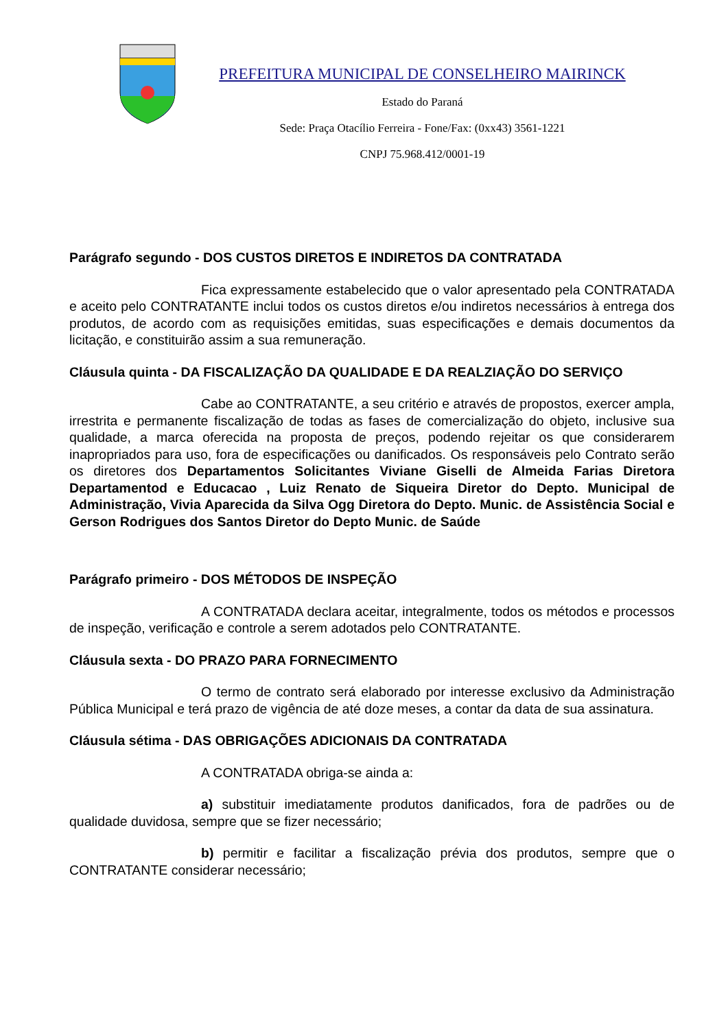PREFEITURA MUNICIPAL DE CONSELHEIRO MAIRINCK
Estado do Paraná
Sede: Praça Otacílio Ferreira - Fone/Fax: (0xx43) 3561-1221
CNPJ 75.968.412/0001-19
Parágrafo segundo - DOS CUSTOS DIRETOS E INDIRETOS DA CONTRATADA
Fica expressamente estabelecido que o valor apresentado pela CONTRATADA e aceito pelo CONTRATANTE inclui todos os custos diretos e/ou indiretos necessários à entrega dos produtos, de acordo com as requisições emitidas, suas especificações e demais documentos da licitação, e constituirão assim a sua remuneração.
Cláusula quinta - DA FISCALIZAÇÃO DA QUALIDADE E DA REALZIAÇÃO DO SERVIÇO
Cabe ao CONTRATANTE, a seu critério e através de propostos, exercer ampla, irrestrita e permanente fiscalização de todas as fases de comercialização do objeto, inclusive sua qualidade, a marca oferecida na proposta de preços, podendo rejeitar os que considerarem inapropriados para uso, fora de especificações ou danificados. Os responsáveis pelo Contrato serão os diretores dos Departamentos Solicitantes Viviane Giselli de Almeida Farias Diretora Departamentod e Educacao , Luiz Renato de Siqueira Diretor do Depto. Municipal de Administração, Vivia Aparecida da Silva Ogg Diretora do Depto. Munic. de Assistência Social e Gerson Rodrigues dos Santos Diretor do Depto Munic. de Saúde
Parágrafo primeiro - DOS MÉTODOS DE INSPEÇÃO
A CONTRATADA declara aceitar, integralmente, todos os métodos e processos de inspeção, verificação e controle a serem adotados pelo CONTRATANTE.
Cláusula sexta - DO PRAZO PARA FORNECIMENTO
O termo de contrato será elaborado por interesse exclusivo da Administração Pública Municipal e terá prazo de vigência de até doze meses, a contar da data de sua assinatura.
Cláusula sétima - DAS OBRIGAÇÕES ADICIONAIS DA CONTRATADA
A CONTRATADA obriga-se ainda a:
a) substituir imediatamente produtos danificados, fora de padrões ou de qualidade duvidosa, sempre que se fizer necessário;
b) permitir e facilitar a fiscalização prévia dos produtos, sempre que o CONTRATANTE considerar necessário;